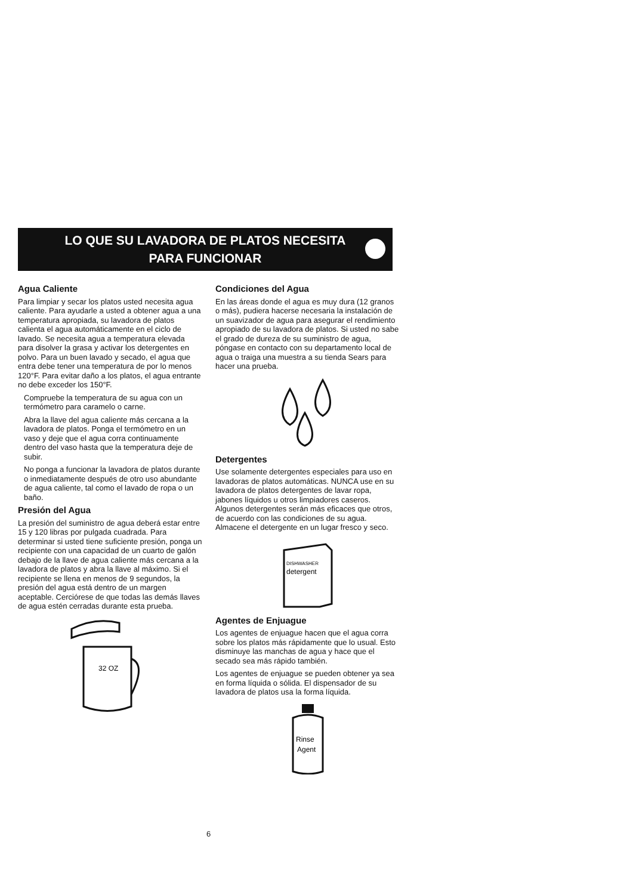LO QUE SU LAVADORA DE PLATOS NECESITA
PARA FUNCIONAR
Agua Caliente
Para limpiar y secar los platos usted necesita agua caliente. Para ayudarle a usted a obtener agua a una temperatura apropiada, su lavadora de platos calienta el agua automáticamente en el ciclo de lavado. Se necesita agua a temperatura elevada para disolver la grasa y activar los detergentes en polvo. Para un buen lavado y secado, el agua que entra debe tener una temperatura de por lo menos 120°F. Para evitar daño a los platos, el agua entrante no debe exceder los 150°F.
Compruebe la temperatura de su agua con un termómetro para caramelo o carne.
Abra la llave del agua caliente más cercana a la lavadora de platos. Ponga el termómetro en un vaso y deje que el agua corra continuamente dentro del vaso hasta que la temperatura deje de subir.
No ponga a funcionar la lavadora de platos durante o inmediatamente después de otro uso abundante de agua caliente, tal como el lavado de ropa o un baño.
Presión del Agua
La presión del suministro de agua deberá estar entre 15 y 120 libras por pulgada cuadrada. Para determinar si usted tiene suficiente presión, ponga un recipiente con una capacidad de un cuarto de galón debajo de la llave de agua caliente más cercana a la lavadora de platos y abra la llave al máximo. Si el recipiente se llena en menos de 9 segundos, la presión del agua está dentro de un margen aceptable. Cerciórese de que todas las demás llaves de agua estén cerradas durante esta prueba.
32 OZ
Condiciones del Agua
En las áreas donde el agua es muy dura (12 granos o más), pudiera hacerse necesaria la instalación de un suavizador de agua para asegurar el rendimiento apropiado de su lavadora de platos. Si usted no sabe el grado de dureza de su suministro de agua, póngase en contacto con su departamento local de agua o traiga una muestra a su tienda Sears para hacer una prueba.
Detergentes
Use solamente detergentes especiales para uso en lavadoras de platos automáticas. NUNCA use en su lavadora de platos detergentes de lavar ropa, jabones líquidos u otros limpiadores caseros. Algunos detergentes serán más eficaces que otros, de acuerdo con las condiciones de su agua. Almacene el detergente en un lugar fresco y seco.
DISHWASHER
detergent
Agentes de Enjuague
Los agentes de enjuague hacen que el agua corra sobre los platos más rápidamente que lo usual. Esto disminuye las manchas de agua y hace que el secado sea más rápido también.
Los agentes de enjuague se pueden obtener ya sea en forma líquida o sólida. El dispensador de su lavadora de platos usa la forma líquida.
Rinse
Agent
6